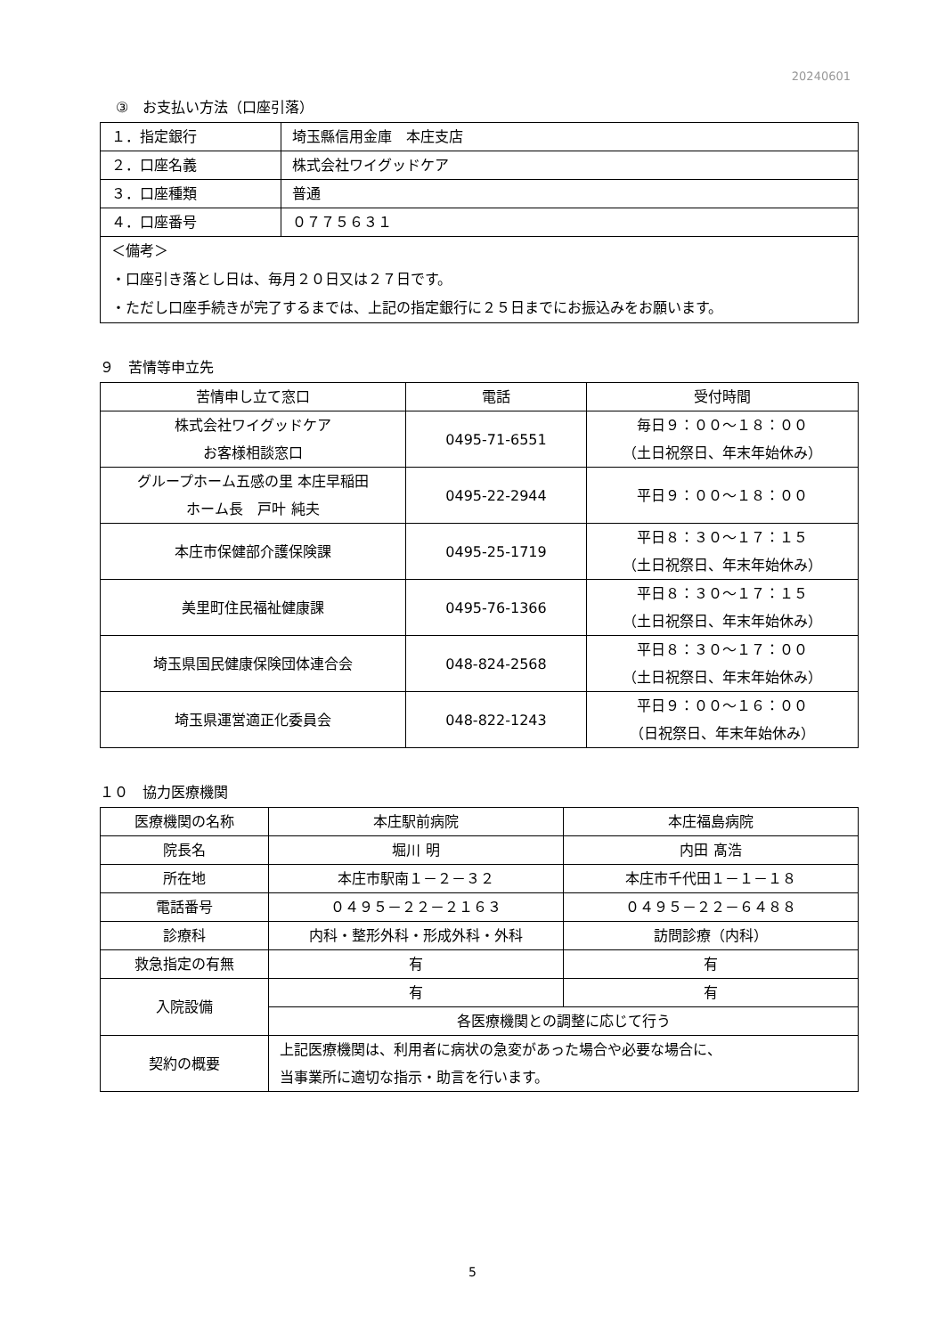20240601
③　お支払い方法（口座引落）
| １．指定銀行 | 埼玉縣信用金庫 本庄支店 |
| ２．口座名義 | 株式会社ワイグッドケア |
| ３．口座種類 | 普通 |
| ４．口座番号 | ０７７５６３１ |
| ＜備考＞ ・口座引き落とし日は、毎月２０日又は２７日です。 ・ただし口座手続きが完了するまでは、上記の指定銀行に２５日までにお振込みをお願います。 | |
９　苦情等申立先
| 苦情申し立て窓口 | 電話 | 受付時間 |
| --- | --- | --- |
| 株式会社ワイグッドケア お客様相談窓口 | 0495-71-6551 | 毎日９：００～１８：００ （土日祝祭日、年末年始休み） |
| グループホーム五感の里 本庄早稲田 ホーム長 戸叶 純夫 | 0495-22-2944 | 平日９：００～１８：００ |
| 本庄市保健部介護保険課 | 0495-25-1719 | 平日８：３０～１７：１５ （土日祝祭日、年末年始休み） |
| 美里町住民福祉健康課 | 0495-76-1366 | 平日８：３０～１７：１５ （土日祝祭日、年末年始休み） |
| 埼玉県国民健康保険団体連合会 | 048-824-2568 | 平日８：３０～１７：００ （土日祝祭日、年末年始休み） |
| 埼玉県運営適正化委員会 | 048-822-1243 | 平日９：００～１６：００ （日祝祭日、年末年始休み） |
１０　協力医療機関
| 医療機関の名称 | 本庄駅前病院 | 本庄福島病院 |
| 院長名 | 堀川 明 | 内田 髙浩 |
| 所在地 | 本庄市駅南１－２－３２ | 本庄市千代田１－１－１８ |
| 電話番号 | ０４９５－２２－２１６３ | ０４９５－２２－６４８８ |
| 診療科 | 内科・整形外科・形成外科・外科 | 訪問診療（内科） |
| 救急指定の有無 | 有 | 有 |
| 入院設備 | 有 | 有 |
| | 各医療機関との調整に応じて行う | |
| 契約の概要 | 上記医療機関は、利用者に病状の急変があった場合や必要な場合に、 当事業所に適切な指示・助言を行います。 | |
5